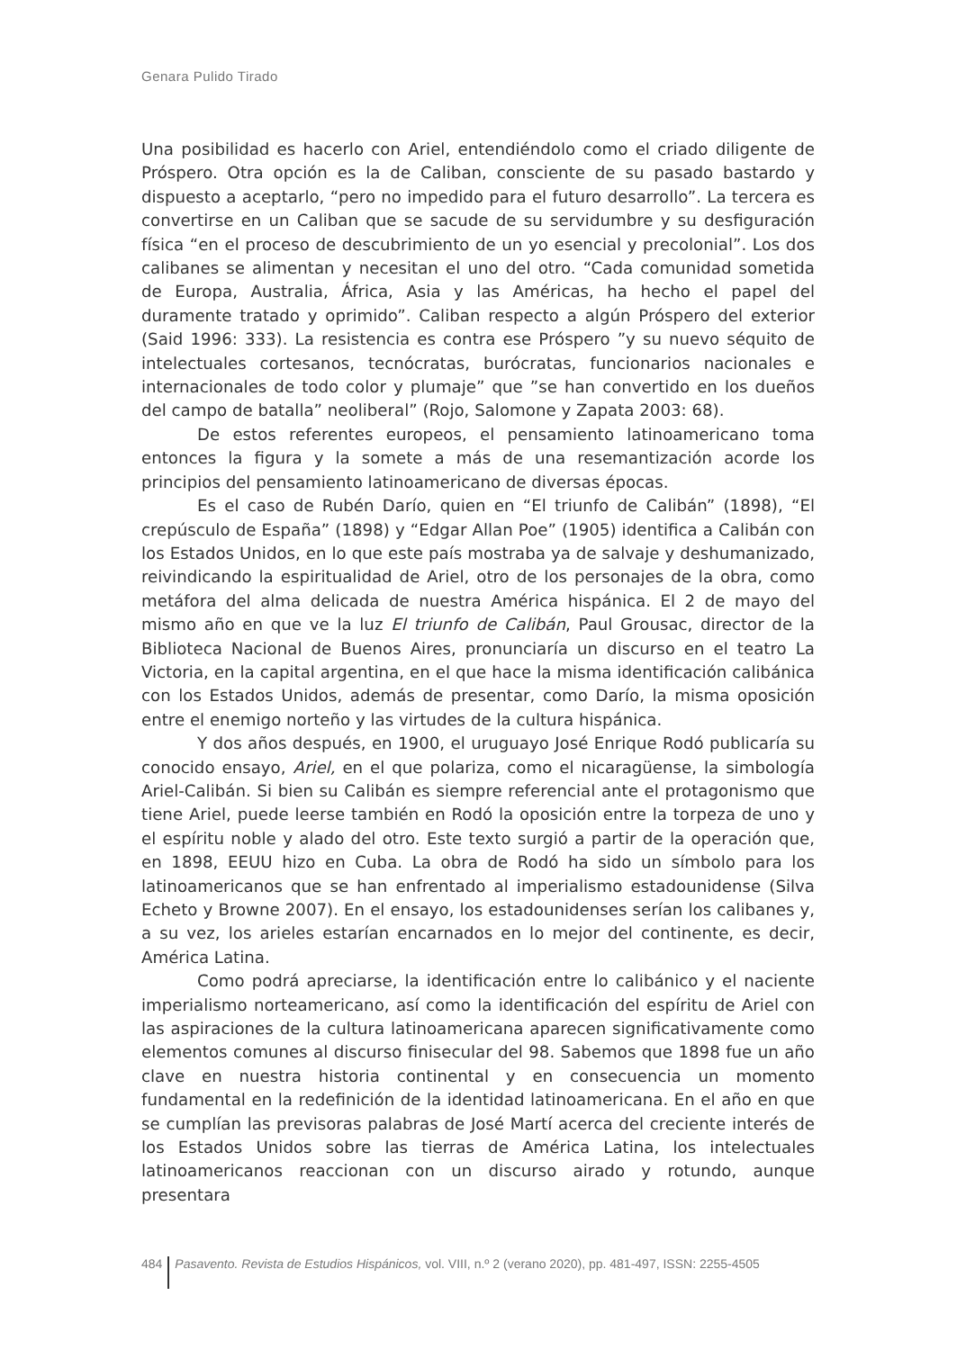Genara Pulido Tirado
Una posibilidad es hacerlo con Ariel, entendiéndolo como el criado diligente de Próspero. Otra opción es la de Caliban, consciente de su pasado bastardo y dispuesto a aceptarlo, “pero no impedido para el futuro desarrollo”. La tercera es convertirse en un Caliban que se sacude de su servidumbre y su desfiguración física “en el proceso de descubrimiento de un yo esencial y precolonial”. Los dos calibanes se alimentan y necesitan el uno del otro. “Cada comunidad sometida de Europa, Australia, África, Asia y las Américas, ha hecho el papel del duramente tratado y oprimido”. Caliban respecto a algún Próspero del exterior (Said 1996: 333). La resistencia es contra ese Próspero ”y su nuevo séquito de intelectuales cortesanos, tecnócratas, burócratas, funcionarios nacionales e internacionales de todo color y plumaje” que ”se han convertido en los dueños del campo de batalla” neoliberal” (Rojo, Salomone y Zapata 2003: 68).
De estos referentes europeos, el pensamiento latinoamericano toma entonces la figura y la somete a más de una resemantización acorde los principios del pensamiento latinoamericano de diversas épocas.
Es el caso de Rubén Darío, quien en “El triunfo de Calibán” (1898), “El crepúsculo de España” (1898) y “Edgar Allan Poe” (1905) identifica a Calibán con los Estados Unidos, en lo que este país mostraba ya de salvaje y deshumanizado, reivindicando la espiritualidad de Ariel, otro de los personajes de la obra, como metáfora del alma delicada de nuestra América hispánica. El 2 de mayo del mismo año en que ve la luz El triunfo de Calibán, Paul Grousac, director de la Biblioteca Nacional de Buenos Aires, pronunciaría un discurso en el teatro La Victoria, en la capital argentina, en el que hace la misma identificación calibánica con los Estados Unidos, además de presentar, como Darío, la misma oposición entre el enemigo norteño y las virtudes de la cultura hispánica.
Y dos años después, en 1900, el uruguayo José Enrique Rodó publicaría su conocido ensayo, Ariel, en el que polariza, como el nicaragüense, la simbología Ariel-Calibán. Si bien su Calibán es siempre referencial ante el protagonismo que tiene Ariel, puede leerse también en Rodó la oposición entre la torpeza de uno y el espíritu noble y alado del otro. Este texto surgió a partir de la operación que, en 1898, EEUU hizo en Cuba. La obra de Rodó ha sido un símbolo para los latinoamericanos que se han enfrentado al imperialismo estadounidense (Silva Echeto y Browne 2007). En el ensayo, los estadounidenses serían los calibanes y, a su vez, los arieles estarían encarnados en lo mejor del continente, es decir, América Latina.
Como podrá apreciarse, la identificación entre lo calibánico y el naciente imperialismo norteamericano, así como la identificación del espíritu de Ariel con las aspiraciones de la cultura latinoamericana aparecen significativamente como elementos comunes al discurso finisecular del 98. Sabemos que 1898 fue un año clave en nuestra historia continental y en consecuencia un momento fundamental en la redefinición de la identidad latinoamericana. En el año en que se cumplían las previsoras palabras de José Martí acerca del creciente interés de los Estados Unidos sobre las tierras de América Latina, los intelectuales latinoamericanos reaccionan con un discurso airado y rotundo, aunque presentara
484 Pasavento. Revista de Estudios Hispánicos, vol. VIII, n.º 2 (verano 2020), pp. 481-497, ISSN: 2255-4505